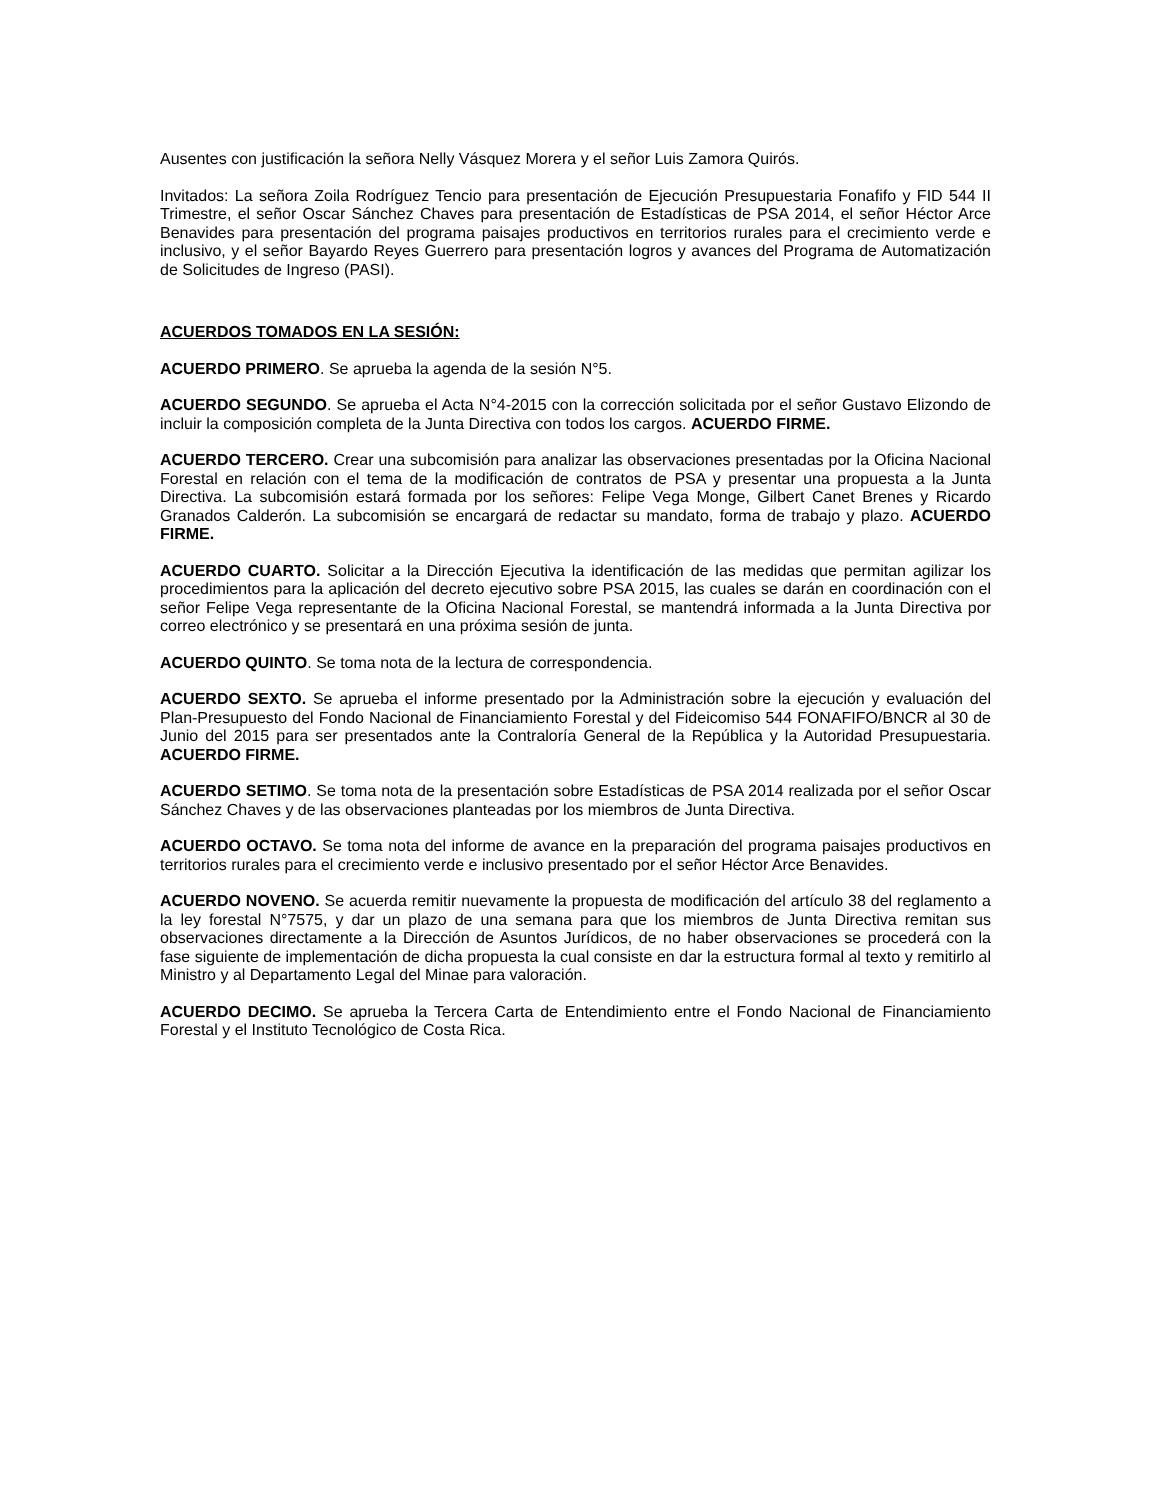Ausentes con justificación la señora Nelly Vásquez Morera y el señor Luis Zamora Quirós.
Invitados: La señora Zoila Rodríguez Tencio para presentación de Ejecución Presupuestaria Fonafifo y FID 544 II Trimestre, el señor Oscar Sánchez Chaves para presentación de Estadísticas de PSA 2014, el señor Héctor Arce Benavides para presentación del programa paisajes productivos en territorios rurales para el crecimiento verde e inclusivo, y el señor Bayardo Reyes Guerrero para presentación logros y avances del Programa de Automatización de Solicitudes de Ingreso (PASI).
ACUERDOS TOMADOS EN LA SESIÓN:
ACUERDO PRIMERO. Se aprueba la agenda de la sesión N°5.
ACUERDO SEGUNDO. Se aprueba el Acta N°4-2015 con la corrección solicitada por el señor Gustavo Elizondo de incluir la composición completa de la Junta Directiva con todos los cargos. ACUERDO FIRME.
ACUERDO TERCERO. Crear una subcomisión para analizar las observaciones presentadas por la Oficina Nacional Forestal en relación con el tema de la modificación de contratos de PSA y presentar una propuesta a la Junta Directiva. La subcomisión estará formada por los señores: Felipe Vega Monge, Gilbert Canet Brenes y Ricardo Granados Calderón. La subcomisión se encargará de redactar su mandato, forma de trabajo y plazo. ACUERDO FIRME.
ACUERDO CUARTO. Solicitar a la Dirección Ejecutiva la identificación de las medidas que permitan agilizar los procedimientos para la aplicación del decreto ejecutivo sobre PSA 2015, las cuales se darán en coordinación con el señor Felipe Vega representante de la Oficina Nacional Forestal, se mantendrá informada a la Junta Directiva por correo electrónico y se presentará en una próxima sesión de junta.
ACUERDO QUINTO. Se toma nota de la lectura de correspondencia.
ACUERDO SEXTO. Se aprueba el informe presentado por la Administración sobre la ejecución y evaluación del Plan-Presupuesto del Fondo Nacional de Financiamiento Forestal y del Fideicomiso 544 FONAFIFO/BNCR al 30 de Junio del 2015 para ser presentados ante la Contraloría General de la República y la Autoridad Presupuestaria. ACUERDO FIRME.
ACUERDO SETIMO. Se toma nota de la presentación sobre Estadísticas de PSA 2014 realizada por el señor Oscar Sánchez Chaves y de las observaciones planteadas por los miembros de Junta Directiva.
ACUERDO OCTAVO. Se toma nota del informe de avance en la preparación del programa paisajes productivos en territorios rurales para el crecimiento verde e inclusivo presentado por el señor Héctor Arce Benavides.
ACUERDO NOVENO. Se acuerda remitir nuevamente la propuesta de modificación del artículo 38 del reglamento a la ley forestal N°7575, y dar un plazo de una semana para que los miembros de Junta Directiva remitan sus observaciones directamente a la Dirección de Asuntos Jurídicos, de no haber observaciones se procederá con la fase siguiente de implementación de dicha propuesta la cual consiste en dar la estructura formal al texto y remitirlo al Ministro y al Departamento Legal del Minae para valoración.
ACUERDO DECIMO. Se aprueba la Tercera Carta de Entendimiento entre el Fondo Nacional de Financiamiento Forestal y el Instituto Tecnológico de Costa Rica.